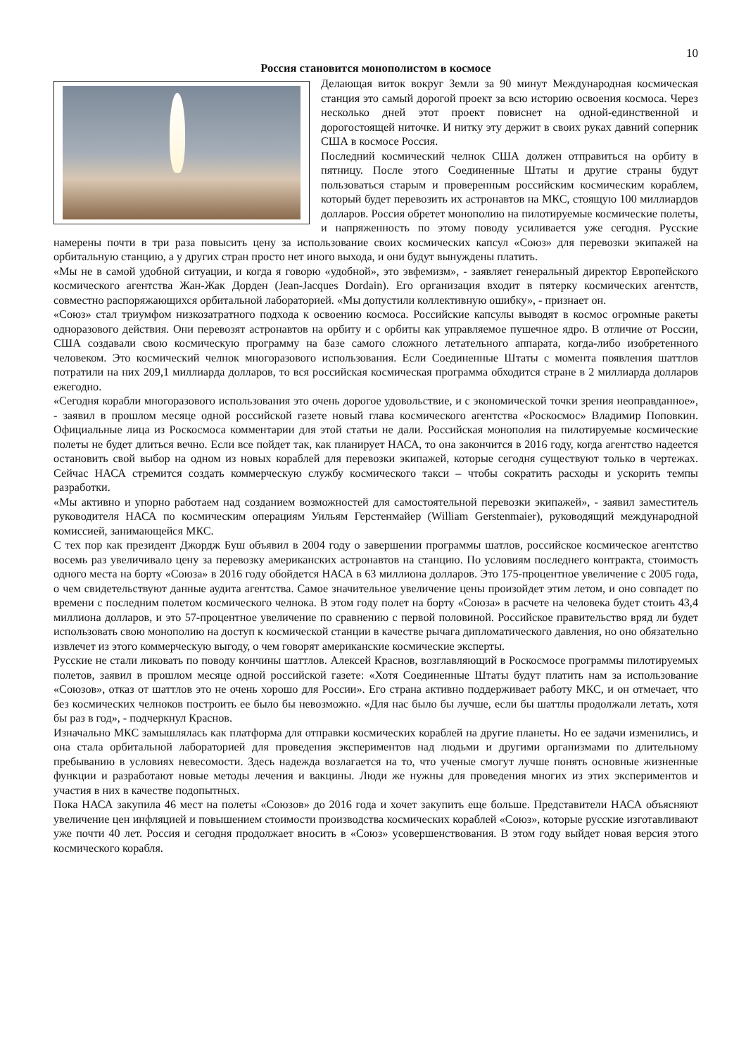10
Россия становится монополистом в космосе
Делающая виток вокруг Земли за 90 минут Международная космическая станция это самый дорогой проект за всю историю освоения космоса. Через несколько дней этот проект повиснет на одной-единственной и дорогостоящей ниточке. И нитку эту держит в своих руках давний соперник США в космосе Россия.
Последний космический челнок США должен отправиться на орбиту в пятницу. После этого Соединенные Штаты и другие страны будут пользоваться старым и проверенным российским космическим кораблем, который будет перевозить их астронавтов на МКС, стоящую 100 миллиардов долларов. Россия обретет монополию на пилотируемые космические полеты, и напряженность по этому поводу усиливается уже сегодня. Русские намерены почти в три раза повысить цену за использование своих космических капсул «Союз» для перевозки экипажей на орбитальную станцию, а у других стран просто нет иного выхода, и они будут вынуждены платить.
«Мы не в самой удобной ситуации, и когда я говорю «удобной», это эвфемизм», - заявляет генеральный директор Европейского космического агентства Жан-Жак Дорден (Jean-Jacques Dordain). Его организация входит в пятерку космических агентств, совместно распоряжающихся орбитальной лабораторией. «Мы допустили коллективную ошибку», - признает он.
«Союз» стал триумфом низкозатратного подхода к освоению космоса. Российские капсулы выводят в космос огромные ракеты одноразового действия. Они перевозят астронавтов на орбиту и с орбиты как управляемое пушечное ядро. В отличие от России, США создавали свою космическую программу на базе самого сложного летательного аппарата, когда-либо изобретенного человеком. Это космический челнок многоразового использования. Если Соединенные Штаты с момента появления шаттлов потратили на них 209,1 миллиарда долларов, то вся российская космическая программа обходится стране в 2 миллиарда долларов ежегодно.
«Сегодня корабли многоразового использования это очень дорогое удовольствие, и с экономической точки зрения неоправданное», - заявил в прошлом месяце одной российской газете новый глава космического агентства «Роскосмос» Владимир Поповкин. Официальные лица из Роскосмоса комментарии для этой статьи не дали. Российская монополия на пилотируемые космические полеты не будет длиться вечно. Если все пойдет так, как планирует НАСА, то она закончится в 2016 году, когда агентство надеется остановить свой выбор на одном из новых кораблей для перевозки экипажей, которые сегодня существуют только в чертежах. Сейчас НАСА стремится создать коммерческую службу космического такси – чтобы сократить расходы и ускорить темпы разработки.
«Мы активно и упорно работаем над созданием возможностей для самостоятельной перевозки экипажей», - заявил заместитель руководителя НАСА по космическим операциям Уильям Герстенмайер (William Gerstenmaier), руководящий международной комиссией, занимающейся МКС.
С тех пор как президент Джордж Буш объявил в 2004 году о завершении программы шатлов, российское космическое агентство восемь раз увеличивало цену за перевозку американских астронавтов на станцию. По условиям последнего контракта, стоимость одного места на борту «Союза» в 2016 году обойдется НАСА в 63 миллиона долларов. Это 175-процентное увеличение с 2005 года, о чем свидетельствуют данные аудита агентства. Самое значительное увеличение цены произойдет этим летом, и оно совпадет по времени с последним полетом космического челнока. В этом году полет на борту «Союза» в расчете на человека будет стоить 43,4 миллиона долларов, и это 57-процентное увеличение по сравнению с первой половиной. Российское правительство вряд ли будет использовать свою монополию на доступ к космической станции в качестве рычага дипломатического давления, но оно обязательно извлечет из этого коммерческую выгоду, о чем говорят американские космические эксперты.
Русские не стали ликовать по поводу кончины шаттлов. Алексей Краснов, возглавляющий в Роскосмосе программы пилотируемых полетов, заявил в прошлом месяце одной российской газете: «Хотя Соединенные Штаты будут платить нам за использование «Союзов», отказ от шаттлов это не очень хорошо для России». Его страна активно поддерживает работу МКС, и он отмечает, что без космических челноков построить ее было бы невозможно. «Для нас было бы лучше, если бы шаттлы продолжали летать, хотя бы раз в год», - подчеркнул Краснов.
Изначально МКС замышлялась как платформа для отправки космических кораблей на другие планеты. Но ее задачи изменились, и она стала орбитальной лабораторией для проведения экспериментов над людьми и другими организмами по длительному пребыванию в условиях невесомости. Здесь надежда возлагается на то, что ученые смогут лучше понять основные жизненные функции и разработают новые методы лечения и вакцины. Люди же нужны для проведения многих из этих экспериментов и участия в них в качестве подопытных.
Пока НАСА закупила 46 мест на полеты «Союзов» до 2016 года и хочет закупить еще больше. Представители НАСА объясняют увеличение цен инфляцией и повышением стоимости производства космических кораблей «Союз», которые русские изготавливают уже почти 40 лет. Россия и сегодня продолжает вносить в «Союз» усовершенствования. В этом году выйдет новая версия этого космического корабля.